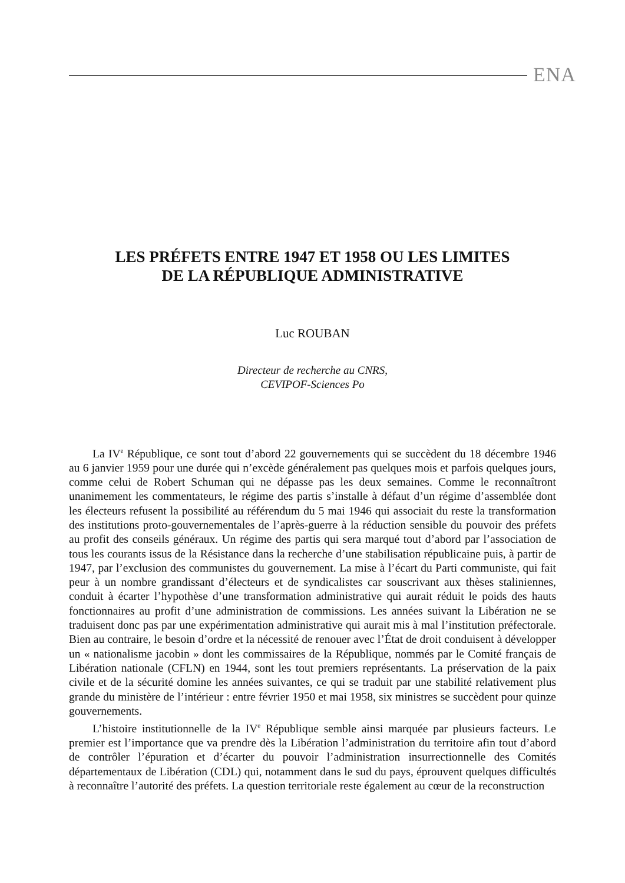ENA
LES PRÉFETS ENTRE 1947 ET 1958 OU LES LIMITES
DE LA RÉPUBLIQUE ADMINISTRATIVE
Luc ROUBAN
Directeur de recherche au CNRS,
CEVIPOF-Sciences Po
La IV<sup>e</sup> République, ce sont tout d’abord 22 gouvernements qui se succèdent du 18 décembre 1946 au 6 janvier 1959 pour une durée qui n’excède généralement pas quelques mois et parfois quelques jours, comme celui de Robert Schuman qui ne dépasse pas les deux semaines. Comme le reconnaîtront unanimement les commentateurs, le régime des partis s’installe à défaut d’un régime d’assemblée dont les électeurs refusent la possibilité au référendum du 5 mai 1946 qui associait du reste la transformation des institutions proto-gouvernementales de l’après-guerre à la réduction sensible du pouvoir des préfets au profit des conseils généraux. Un régime des partis qui sera marqué tout d’abord par l’association de tous les courants issus de la Résistance dans la recherche d’une stabilisation républicaine puis, à partir de 1947, par l’exclusion des communistes du gouvernement. La mise à l’écart du Parti communiste, qui fait peur à un nombre grandissant d’électeurs et de syndicalistes car souscrivant aux thèses staliniennes, conduit à écarter l’hypothèse d’une transformation administrative qui aurait réduit le poids des hauts fonctionnaires au profit d’une administration de commissions. Les années suivant la Libération ne se traduisent donc pas par une expérimentation administrative qui aurait mis à mal l’institution préfectorale. Bien au contraire, le besoin d’ordre et la nécessité de renouer avec l’État de droit conduisent à développer un « nationalisme jacobin » dont les commissaires de la République, nommés par le Comité français de Libération nationale (CFLN) en 1944, sont les tout premiers représentants. La préservation de la paix civile et de la sécurité domine les années suivantes, ce qui se traduit par une stabilité relativement plus grande du ministère de l’intérieur : entre février 1950 et mai 1958, six ministres se succèdent pour quinze gouvernements.
L’histoire institutionnelle de la IV<sup>e</sup> République semble ainsi marquée par plusieurs facteurs. Le premier est l’importance que va prendre dès la Libération l’administration du territoire afin tout d’abord de contrôler l’épuration et d’écarter du pouvoir l’administration insurrectionnelle des Comités départementaux de Libération (CDL) qui, notamment dans le sud du pays, éprouvent quelques difficultés à reconnaître l’autorité des préfets. La question territoriale reste également au cœur de la reconstruction